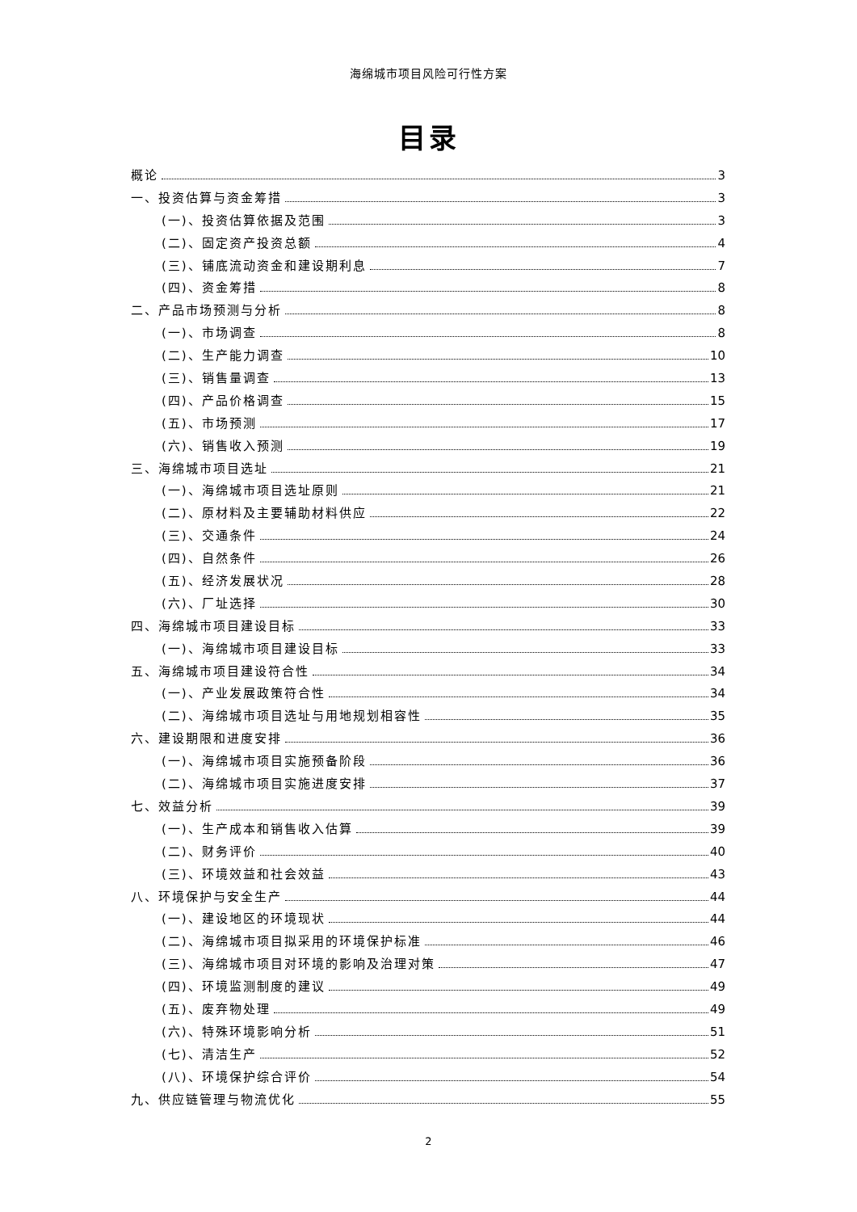海绵城市项目风险可行性方案
目录
概论 3
一、投资估算与资金筹措 3
(一)、投资估算依据及范围 3
(二)、固定资产投资总额 4
(三)、铺底流动资金和建设期利息 7
(四)、资金筹措 8
二、产品市场预测与分析 8
(一)、市场调查 8
(二)、生产能力调查 10
(三)、销售量调查 13
(四)、产品价格调查 15
(五)、市场预测 17
(六)、销售收入预测 19
三、海绵城市项目选址 21
(一)、海绵城市项目选址原则 21
(二)、原材料及主要辅助材料供应 22
(三)、交通条件 24
(四)、自然条件 26
(五)、经济发展状况 28
(六)、厂址选择 30
四、海绵城市项目建设目标 33
(一)、海绵城市项目建设目标 33
五、海绵城市项目建设符合性 34
(一)、产业发展政策符合性 34
(二)、海绵城市项目选址与用地规划相容性 35
六、建设期限和进度安排 36
(一)、海绵城市项目实施预备阶段 36
(二)、海绵城市项目实施进度安排 37
七、效益分析 39
(一)、生产成本和销售收入估算 39
(二)、财务评价 40
(三)、环境效益和社会效益 43
八、环境保护与安全生产 44
(一)、建设地区的环境现状 44
(二)、海绵城市项目拟采用的环境保护标准 46
(三)、海绵城市项目对环境的影响及治理对策 47
(四)、环境监测制度的建议 49
(五)、废弃物处理 49
(六)、特殊环境影响分析 51
(七)、清洁生产 52
(八)、环境保护综合评价 54
九、供应链管理与物流优化 55
2